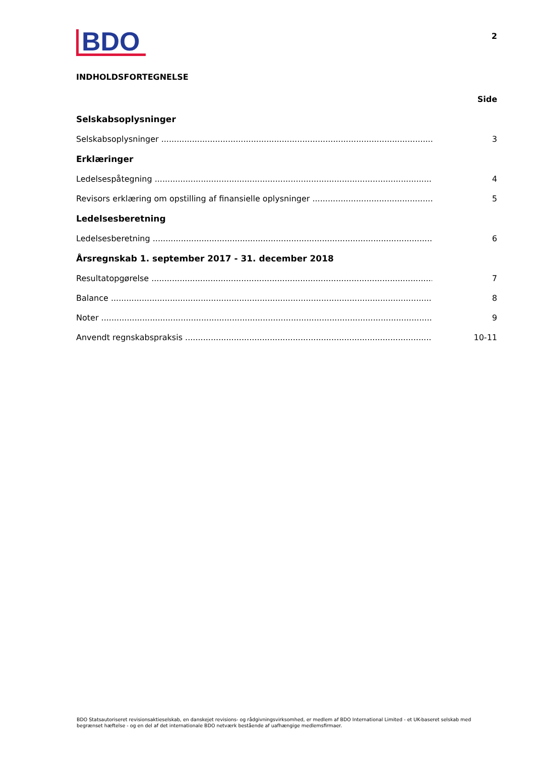BDO
2
INDHOLDSFORTEGNELSE
Side
Selskabsoplysninger
Selskabsoplysninger 3
Erklæringer
Ledelsespåtegning 4
Revisors erklæring om opstilling af finansielle oplysninger 5
Ledelsesberetning
Ledelsesberetning 6
Årsregnskab 1. september 2017 - 31. december 2018
Resultatopgørelse 7
Balance 8
Noter 9
Anvendt regnskabspraksis 10-11
BDO Statsautoriseret revisionsaktieselskab, en danskejet revisions- og rådgivningsvirksomhed, er medlem af BDO International Limited - et UK-baseret selskab med begrænset hæftelse - og en del af det internationale BDO netværk bestående af uafhængige medlemsfirmaer.